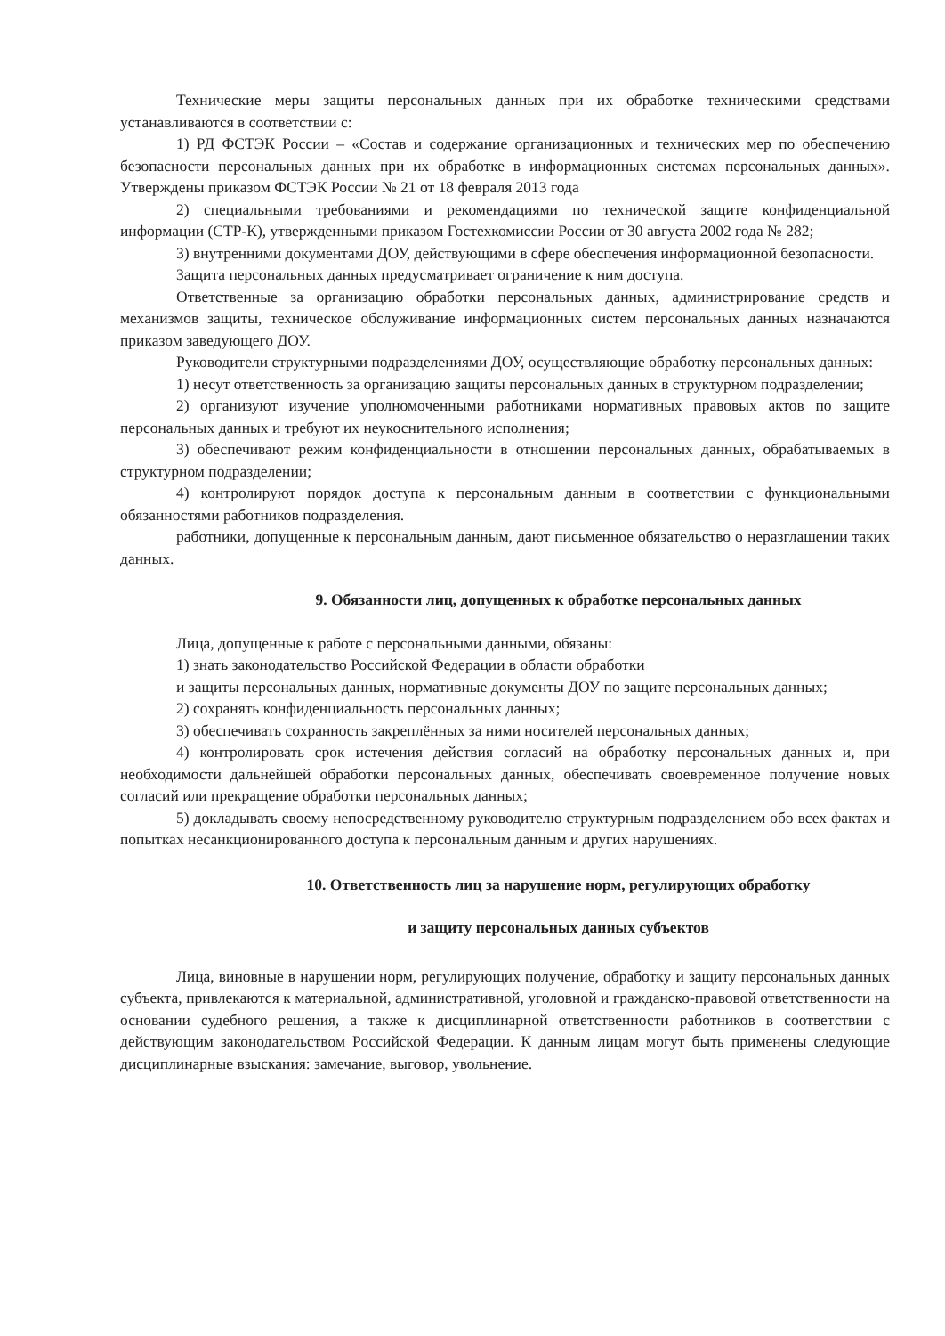Технические меры защиты персональных данных при их обработке техническими средствами устанавливаются в соответствии с:
1) РД ФСТЭК России – «Состав и содержание организационных и технических мер по обеспечению безопасности персональных данных при их обработке в информационных системах персональных данных». Утверждены приказом ФСТЭК России № 21 от 18 февраля 2013 года
2) специальными требованиями и рекомендациями по технической защите конфиденциальной информации (СТР-К), утвержденными приказом Гостехкомиссии России от 30 августа 2002 года № 282;
3) внутренними документами ДОУ, действующими в сфере обеспечения информационной безопасности.
Защита персональных данных предусматривает ограничение к ним доступа.
Ответственные за организацию обработки персональных данных, администрирование средств и механизмов защиты, техническое обслуживание информационных систем персональных данных назначаются приказом заведующего ДОУ.
Руководители структурными подразделениями ДОУ, осуществляющие обработку персональных данных:
1) несут ответственность за организацию защиты персональных данных в структурном подразделении;
2) организуют изучение уполномоченными работниками нормативных правовых актов по защите персональных данных и требуют их неукоснительного исполнения;
3) обеспечивают режим конфиденциальности в отношении персональных данных, обрабатываемых в структурном подразделении;
4) контролируют порядок доступа к персональным данным в соответствии с функциональными обязанностями работников подразделения.
работники, допущенные к персональным данным, дают письменное обязательство о неразглашении таких данных.
9. Обязанности лиц, допущенных к обработке персональных данных
Лица, допущенные к работе с персональными данными, обязаны:
1) знать законодательство Российской Федерации в области обработки
и защиты персональных данных, нормативные документы ДОУ по защите персональных данных;
2) сохранять конфиденциальность персональных данных;
3) обеспечивать сохранность закреплённых за ними носителей персональных данных;
4) контролировать срок истечения действия согласий на обработку персональных данных и, при необходимости дальнейшей обработки персональных данных, обеспечивать своевременное получение новых согласий или прекращение обработки персональных данных;
5) докладывать своему непосредственному руководителю структурным подразделением обо всех фактах и попытках несанкционированного доступа к персональным данным и других нарушениях.
10. Ответственность лиц за нарушение норм, регулирующих обработку
и защиту персональных данных субъектов
Лица, виновные в нарушении норм, регулирующих получение, обработку и защиту персональных данных субъекта, привлекаются к материальной, административной, уголовной и гражданско-правовой ответственности на основании судебного решения, а также к дисциплинарной ответственности работников в соответствии с действующим законодательством Российской Федерации. К данным лицам могут быть применены следующие дисциплинарные взыскания: замечание, выговор, увольнение.